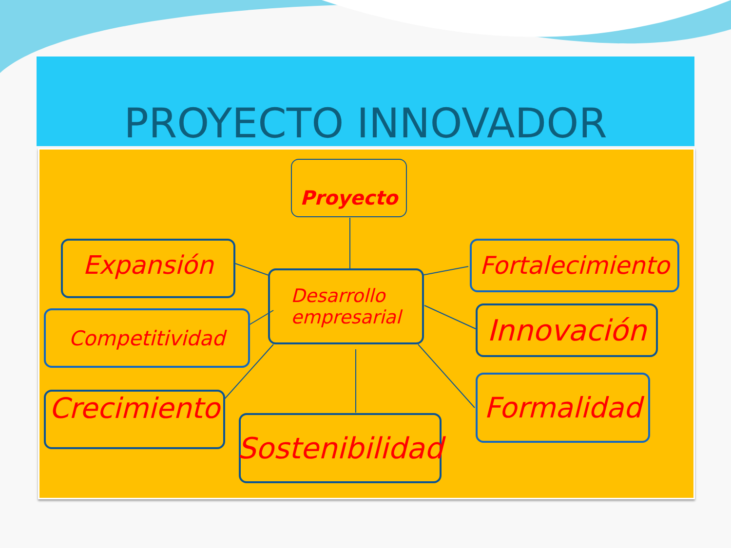PROYECTO INNOVADOR
Proyecto
Expansión
Desarrollo
empresarial
Fortalecimiento
Competitividad Innovación
Crecimiento
Sostenibilidad
Formalidad